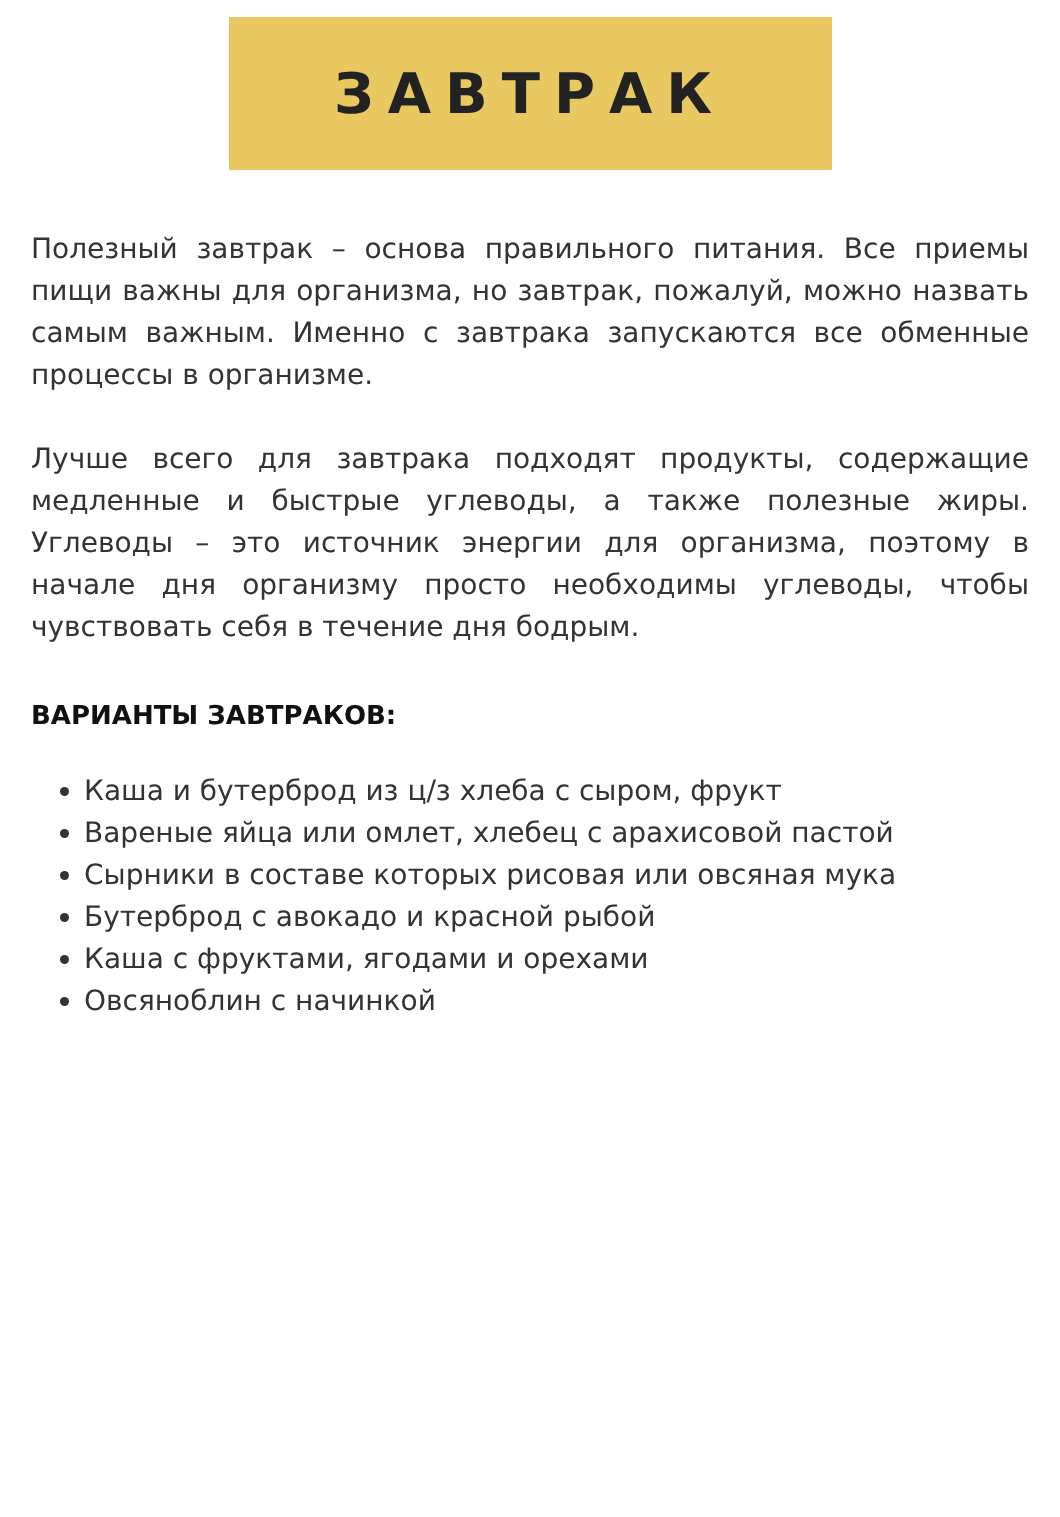ЗАВТРАК
Полезный завтрак – основа правильного питания. Все приемы пищи важны для организма, но завтрак, пожалуй, можно назвать самым важным. Именно с завтрака запускаются все обменные процессы в организме.
Лучше всего для завтрака подходят продукты, содержащие медленные и быстрые углеводы, а также полезные жиры. Углеводы – это источник энергии для организма, поэтому в начале дня организму просто необходимы углеводы, чтобы чувствовать себя в течение дня бодрым.
ВАРИАНТЫ ЗАВТРАКОВ:
Каша и бутерброд из ц/з хлеба с сыром, фрукт
Вареные яйца или омлет, хлебец с арахисовой пастой
Сырники в составе которых рисовая или овсяная мука
Бутерброд с авокадо и красной рыбой
Каша с фруктами, ягодами и орехами
Овсяноблин с начинкой